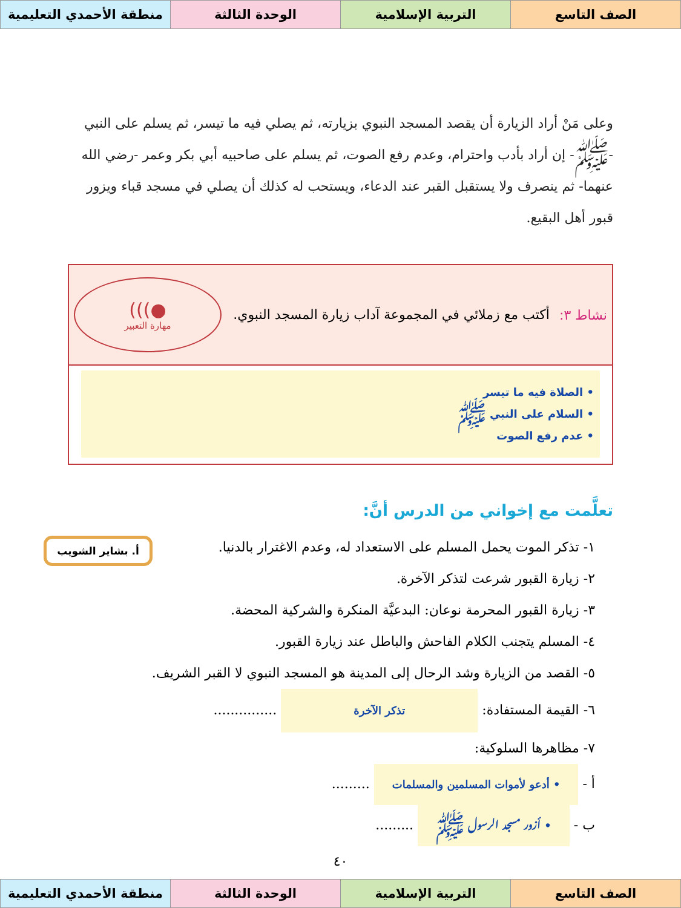| الصف التاسع | التربية الإسلامية | الوحدة الثالثة | منطقة الأحمدي التعليمية |
وعلى مَنْ أراد الزيارة أن يقصد المسجد النبوي بزيارته، ثم يصلي فيه ما تيسر، ثم يسلم على النبي -ﷺ- إن أراد بأدب واحترام، وعدم رفع الصوت، ثم يسلم على صاحبيه أبي بكر وعمر -رضي الله عنهما- ثم ينصرف ولا يستقبل القبر عند الدعاء، ويستحب له كذلك أن يصلي في مسجد قباء ويزور قبور أهل البقيع.
نشاط ٣: أكتب مع زملائي في المجموعة آداب زيارة المسجد النبوي.
●)))
مهارة التعبير
• الصلاة فيه ما تيسر
• السلام على النبي ﷺ
• عدم رفع الصوت
تعلَّمت مع إخواني من الدرس أنَّ:
١- تذكر الموت يحمل المسلم على الاستعداد له، وعدم الاغترار بالدنيا.
٢- زيارة القبور شرعت لتذكر الآخرة.
٣- زيارة القبور المحرمة نوعان: البدعيَّة المنكرة والشركية المحضة.
٤- المسلم يتجنب الكلام الفاحش والباطل عند زيارة القبور.
٥- القصد من الزيارة وشد الرحال إلى المدينة هو المسجد النبوي لا القبر الشريف.
٦- القيمة المستفادة: تذكر الآخرة ...............
٧- مظاهرها السلوكية:
أ - • أدعو لأموات المسلمين والمسلمات .........
ب - • أزور مسجد الرسول ﷺ .........
أ. بشاير الشويب
٤٠
| الصف التاسع | التربية الإسلامية | الوحدة الثالثة | منطقة الأحمدي التعليمية |